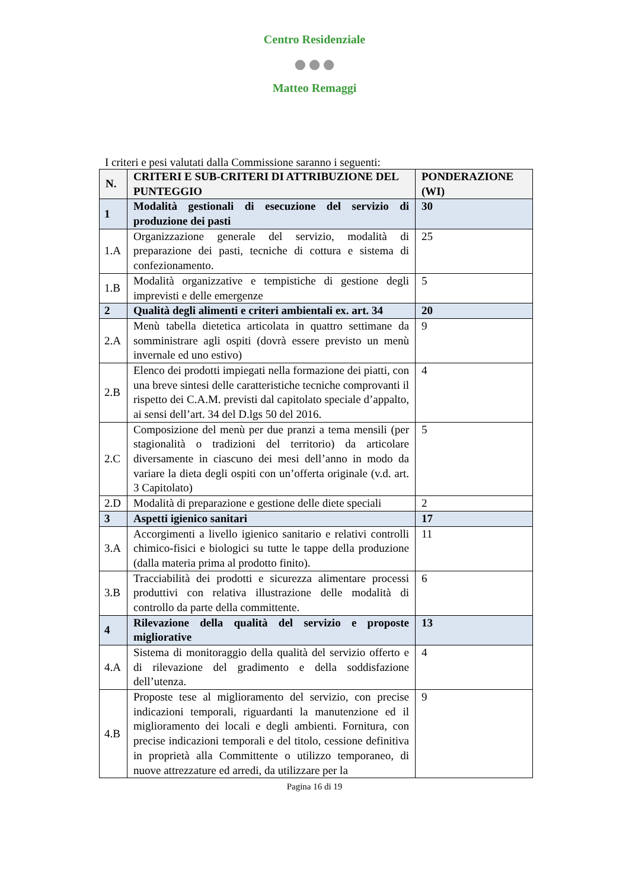Centro Residenziale
●●●
Matteo Remaggi
I criteri e pesi valutati dalla Commissione saranno i seguenti:
| N. | CRITERI E SUB-CRITERI DI ATTRIBUZIONE DEL PUNTEGGIO | PONDERAZIONE (WI) |
| --- | --- | --- |
| 1 | Modalità gestionali di esecuzione del servizio di produzione dei pasti | 30 |
| 1.A | Organizzazione generale del servizio, modalità di preparazione dei pasti, tecniche di cottura e sistema di confezionamento. | 25 |
| 1.B | Modalità organizzative e tempistiche di gestione degli imprevisti e delle emergenze | 5 |
| 2 | Qualità degli alimenti e criteri ambientali ex. art. 34 | 20 |
| 2.A | Menù tabella dietetica articolata in quattro settimane da somministrare agli ospiti (dovrà essere previsto un menù invernale ed uno estivo) | 9 |
| 2.B | Elenco dei prodotti impiegati nella formazione dei piatti, con una breve sintesi delle caratteristiche tecniche comprovanti il rispetto dei C.A.M. previsti dal capitolato speciale d’appalto, ai sensi dell’art. 34 del D.lgs 50 del 2016. | 4 |
| 2.C | Composizione del menù per due pranzi a tema mensili (per stagionalità o tradizioni del territorio) da articolare diversamente in ciascuno dei mesi dell’anno in modo da variare la dieta degli ospiti con un’offerta originale (v.d. art. 3 Capitolato) | 5 |
| 2.D | Modalità di preparazione e gestione delle diete speciali | 2 |
| 3 | Aspetti igienico sanitari | 17 |
| 3.A | Accorgimenti a livello igienico sanitario e relativi controlli chimico-fisici e biologici su tutte le tappe della produzione (dalla materia prima al prodotto finito). | 11 |
| 3.B | Tracciabilità dei prodotti e sicurezza alimentare processi produttivi con relativa illustrazione delle modalità di controllo da parte della committente. | 6 |
| 4 | Rilevazione della qualità del servizio e proposte migliorative | 13 |
| 4.A | Sistema di monitoraggio della qualità del servizio offerto e di rilevazione del gradimento e della soddisfazione dell’utenza. | 4 |
| 4.B | Proposte tese al miglioramento del servizio, con precise indicazioni temporali, riguardanti la manutenzione ed il miglioramento dei locali e degli ambienti. Fornitura, con precise indicazioni temporali e del titolo, cessione definitiva in proprietà alla Committente o utilizzo temporaneo, di nuove attrezzature ed arredi, da utilizzare per la | 9 |
Pagina 16 di 19